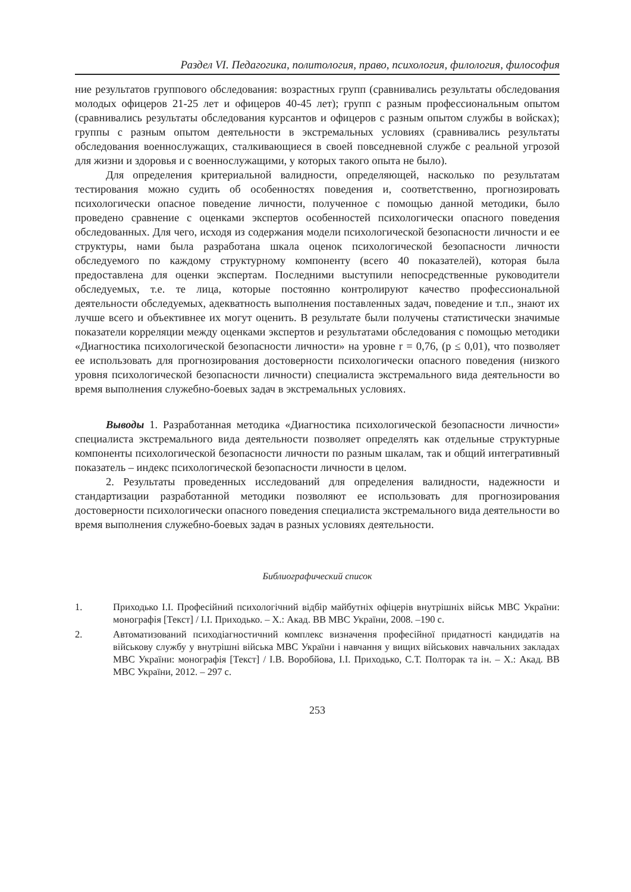Раздел VI. Педагогика, политология, право, психология, филология, философия
ние результатов группового обследования: возрастных групп (сравнивались результаты обследования молодых офицеров 21-25 лет и офицеров 40-45 лет); групп с разным профессиональным опытом (сравнивались результаты обследования курсантов и офицеров с разным опытом службы в войсках); группы с разным опытом деятельности в экстремальных условиях (сравнивались результаты обследования военнослужащих, сталкивающиеся в своей повседневной службе с реальной угрозой для жизни и здоровья и с военнослужащими, у которых такого опыта не было).
Для определения критериальной валидности, определяющей, насколько по результатам тестирования можно судить об особенностях поведения и, соответственно, прогнозировать психологически опасное поведение личности, полученное с помощью данной методики, было проведено сравнение с оценками экспертов особенностей психологически опасного поведения обследованных. Для чего, исходя из содержания модели психологической безопасности личности и ее структуры, нами была разработана шкала оценок психологической безопасности личности обследуемого по каждому структурному компоненту (всего 40 показателей), которая была предоставлена для оценки экспертам. Последними выступили непосредственные руководители обследуемых, т.е. те лица, которые постоянно контролируют качество профессиональной деятельности обследуемых, адекватность выполнения поставленных задач, поведение и т.п., знают их лучше всего и объективнее их могут оценить. В результате были получены статистически значимые показатели корреляции между оценками экспертов и результатами обследования с помощью методики «Диагностика психологической безопасности личности» на уровне r = 0,76, (p ≤ 0,01), что позволяет ее использовать для прогнозирования достоверности психологически опасного поведения (низкого уровня психологической безопасности личности) специалиста экстремального вида деятельности во время выполнения служебно-боевых задач в экстремальных условиях.
Выводы 1. Разработанная методика «Диагностика психологической безопасности личности» специалиста экстремального вида деятельности позволяет определять как отдельные структурные компоненты психологической безопасности личности по разным шкалам, так и общий интегративный показатель – индекс психологической безопасности личности в целом.
2. Результаты проведенных исследований для определения валидности, надежности и стандартизации разработанной методики позволяют ее использовать для прогнозирования достоверности психологически опасного поведения специалиста экстремального вида деятельности во время выполнения служебно-боевых задач в разных условиях деятельности.
Библиографический список
1. Приходько І.І. Професійний психологічний відбір майбутніх офіцерів внутрішніх військ МВС України: монографія [Текст] / І.І. Приходько. – Х.: Акад. ВВ МВС України, 2008. –190 с.
2. Автоматизований психодіагностичний комплекс визначення професійної придатності кандидатів на військову службу у внутрішні війська МВС України і навчання у вищих військових навчальних закладах МВС України: монографія [Текст] / І.В. Воробйова, І.І. Приходько, С.Т. Полторак та ін. – Х.: Акад. ВВ МВС України, 2012. – 297 с.
253